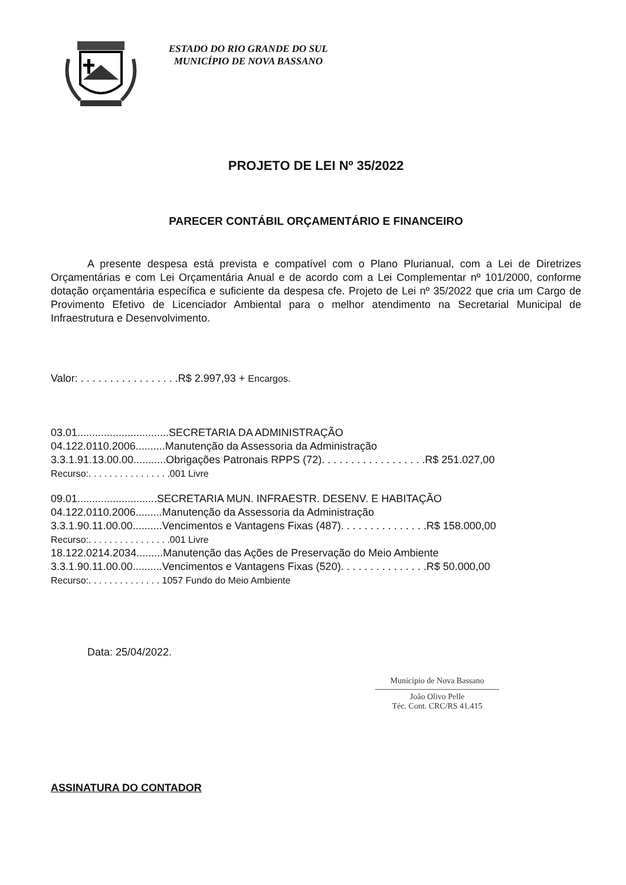ESTADO DO RIO GRANDE DO SUL
MUNICÍPIO DE NOVA BASSANO
PROJETO DE LEI Nº 35/2022
PARECER CONTÁBIL ORÇAMENTÁRIO E FINANCEIRO
A presente despesa está prevista e compatível com o Plano Plurianual, com a Lei de Diretrizes Orçamentárias e com Lei Orçamentária Anual e de acordo com a Lei Complementar nº 101/2000, conforme dotação orçamentária específica e suficiente da despesa cfe. Projeto de Lei nº 35/2022 que cria um Cargo de Provimento Efetivo de Licenciador Ambiental para o melhor atendimento na Secretarial Municipal de Infraestrutura e Desenvolvimento.
Valor: . . . . . . . . . . . . . . . . .R$ 2.997,93 + Encargos.
03.01...............................SECRETARIA DA ADMINISTRAÇÃO
04.122.0110.2006..........Manutenção da Assessoria da Administração
3.3.1.91.13.00.00...........Obrigações Patronais RPPS (72). . . . . . . . . . . . . . . . . .R$ 251.027,00
Recurso:. . . . . . . . . . . . . . . .001 Livre
09.01...........................SECRETARIA MUN. INFRAESTR. DESENV. E HABITAÇÃO
04.122.0110.2006.........Manutenção da Assessoria da Administração
3.3.1.90.11.00.00..........Vencimentos e Vantagens Fixas (487). . . . . . . . . . . . . . .R$ 158.000,00
Recurso:. . . . . . . . . . . . . . . .001 Livre
18.122.0214.2034.........Manutenção das Ações de Preservação do Meio Ambiente
3.3.1.90.11.00.00..........Vencimentos e Vantagens Fixas (520). . . . . . . . . . . . . . .R$ 50.000,00
Recurso:. . . . . . . . . . . . . . 1057 Fundo do Meio Ambiente
Data: 25/04/2022.
Município de Nova Bassano
João Olivo Pelle
Téc. Cont. CRC/RS 41.415
ASSINATURA DO CONTADOR